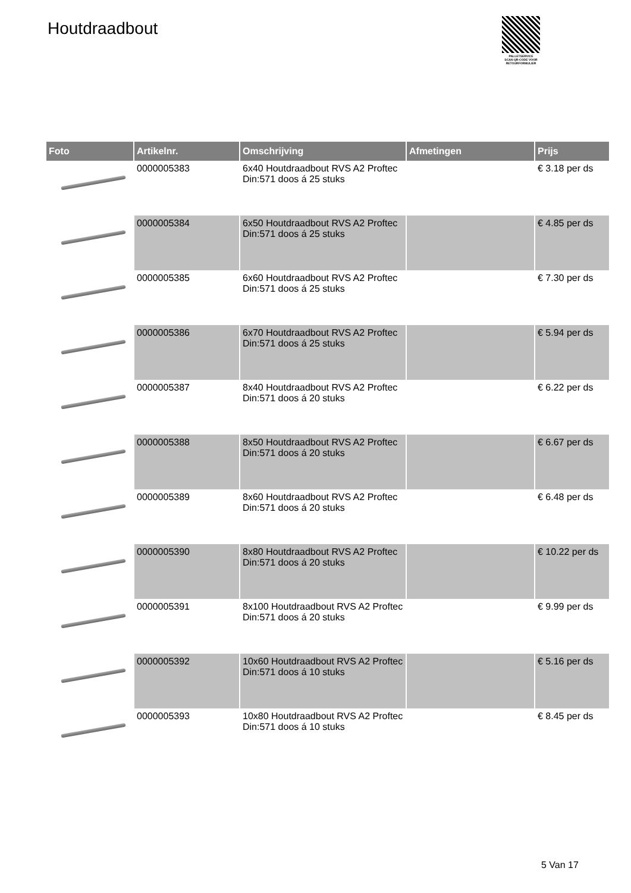Houtdraadbout
PALLETSERVICE
SCAN QR-CODE VOOR RETOURFORMULIER
| Foto | Artikelnr. | Omschrijving | Afmetingen | Prijs |
| --- | --- | --- | --- | --- |
| | 0000005383 | 6x40 Houtdraadbout RVS A2 Proftec Din:571 doos á 25 stuks | | € 3.18 per ds |
| | 0000005384 | 6x50 Houtdraadbout RVS A2 Proftec Din:571 doos á 25 stuks | | € 4.85 per ds |
| | 0000005385 | 6x60 Houtdraadbout RVS A2 Proftec Din:571 doos á 25 stuks | | € 7.30 per ds |
| | 0000005386 | 6x70 Houtdraadbout RVS A2 Proftec Din:571 doos á 25 stuks | | € 5.94 per ds |
| | 0000005387 | 8x40 Houtdraadbout RVS A2 Proftec Din:571 doos á 20 stuks | | € 6.22 per ds |
| | 0000005388 | 8x50 Houtdraadbout RVS A2 Proftec Din:571 doos á 20 stuks | | € 6.67 per ds |
| | 0000005389 | 8x60 Houtdraadbout RVS A2 Proftec Din:571 doos á 20 stuks | | € 6.48 per ds |
| | 0000005390 | 8x80 Houtdraadbout RVS A2 Proftec Din:571 doos á 20 stuks | | € 10.22 per ds |
| | 0000005391 | 8x100 Houtdraadbout RVS A2 Proftec Din:571 doos á 20 stuks | | € 9.99 per ds |
| | 0000005392 | 10x60 Houtdraadbout RVS A2 Proftec Din:571 doos á 10 stuks | | € 5.16 per ds |
| | 0000005393 | 10x80 Houtdraadbout RVS A2 Proftec Din:571 doos á 10 stuks | | € 8.45 per ds |
5 Van 17